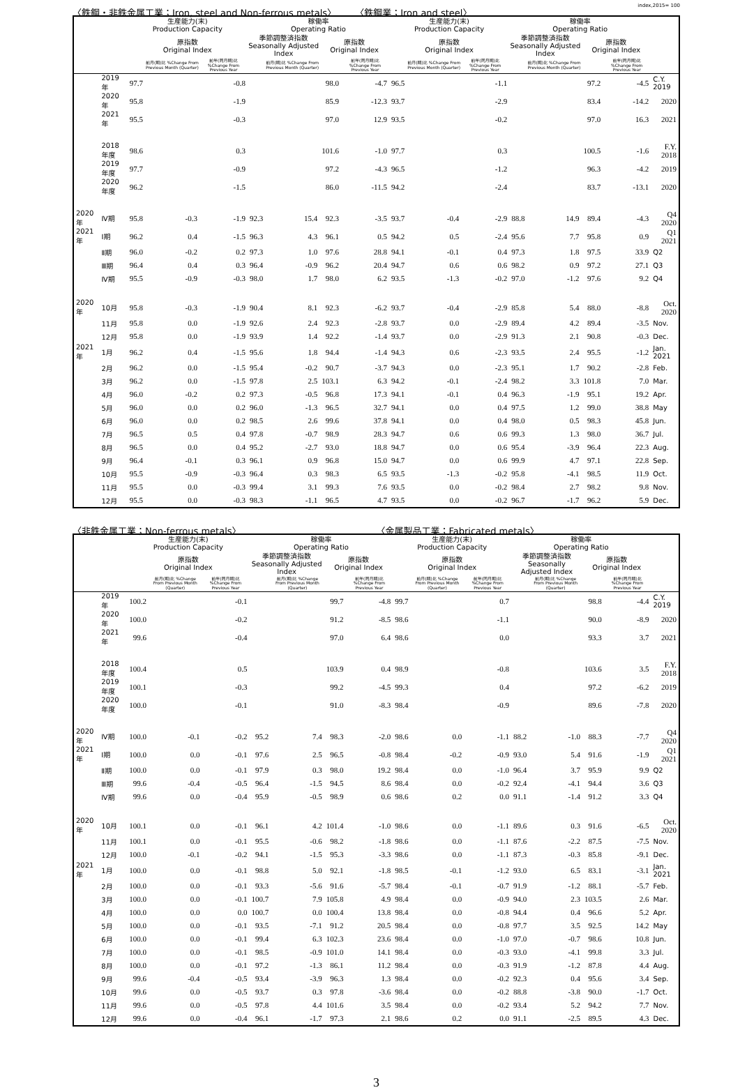〈鉄鋼・非鉄金属工業；Iron, steel and Non-ferrous metals〉 〈鉄鋼業；Iron and steel〉 index,2015= 100
| | | 生産能力(末) Production Capacity | | | 稼働率 Operating Ratio | | | | 生産能力(末) Production Capacity | | | 稼働率 Operating Ratio | | | | |
| --- | --- | --- | --- | --- | --- | --- | --- | --- | --- | --- | --- | --- | --- | --- | --- | --- |
| | | 原指数 Original Index | | | 季節調整済指数 Seasonally Adjusted Index | | 原指数 Original Index | | 原指数 Original Index | | | 季節調整済指数 Seasonally Adjusted Index | | 原指数 Original Index | | |
| | | | 前月(期)比 %Change From Previous Month (Quarter) | 前年(同月期)比 %Change From Previous Year | | 前月(期)比 %Change From Previous Month (Quarter) | | 前年(同月期)比 %Change From Previous Year | | 前月(期)比 %Change From Previous Month (Quarter) | 前年(同月期)比 %Change From Previous Year | | 前月(期)比 %Change From Previous Month (Quarter) | | 前年(同月期)比 %Change From Previous Year | |
| | 2019 年 | 97.7 | | -0.8 | | | 98.0 | -4.7 | 96.5 | | -1.1 | | | 97.2 | -4.5 | C.Y. 2019 |
| | 2020 年 | 95.8 | | -1.9 | | | 85.9 | -12.3 | 93.7 | | -2.9 | | | 83.4 | -14.2 | 2020 |
| | 2021 年 | 95.5 | | -0.3 | | | 97.0 | 12.9 | 93.5 | | -0.2 | | | 97.0 | 16.3 | 2021 |
| | 2018 年度 | 98.6 | | 0.3 | | | 101.6 | -1.0 | 97.7 | | 0.3 | | | 100.5 | -1.6 | F.Y. 2018 |
| | 2019 年度 | 97.7 | | -0.9 | | | 97.2 | -4.3 | 96.5 | | -1.2 | | | 96.3 | -4.2 | 2019 |
| | 2020 年度 | 96.2 | | -1.5 | | | 86.0 | -11.5 | 94.2 | | -2.4 | | | 83.7 | -13.1 | 2020 |
| 2020 年 | Ⅳ期 | 95.8 | -0.3 | -1.9 | 92.3 | 15.4 | 92.3 | -3.5 | 93.7 | -0.4 | -2.9 | 88.8 | 14.9 | 89.4 | -4.3 | Q4 2020 |
| 2021 年 | Ⅰ期 | 96.2 | 0.4 | -1.5 | 96.3 | 4.3 | 96.1 | 0.5 | 94.2 | 0.5 | -2.4 | 95.6 | 7.7 | 95.8 | 0.9 | Q1 2021 |
| | Ⅱ期 | 96.0 | -0.2 | 0.2 | 97.3 | 1.0 | 97.6 | 28.8 | 94.1 | -0.1 | 0.4 | 97.3 | 1.8 | 97.5 | 33.9 | Q2 |
| | Ⅲ期 | 96.4 | 0.4 | 0.3 | 96.4 | -0.9 | 96.2 | 20.4 | 94.7 | 0.6 | 0.6 | 98.2 | 0.9 | 97.2 | 27.1 | Q3 |
| | Ⅳ期 | 95.5 | -0.9 | -0.3 | 98.0 | 1.7 | 98.0 | 6.2 | 93.5 | -1.3 | -0.2 | 97.0 | -1.2 | 97.6 | 9.2 | Q4 |
| 2020 年 | 10月 | 95.8 | -0.3 | -1.9 | 90.4 | 8.1 | 92.3 | -6.2 | 93.7 | -0.4 | -2.9 | 85.8 | 5.4 | 88.0 | -8.8 | Oct. 2020 |
| | 11月 | 95.8 | 0.0 | -1.9 | 92.6 | 2.4 | 92.3 | -2.8 | 93.7 | 0.0 | -2.9 | 89.4 | 4.2 | 89.4 | -3.5 | Nov. |
| | 12月 | 95.8 | 0.0 | -1.9 | 93.9 | 1.4 | 92.2 | -1.4 | 93.7 | 0.0 | -2.9 | 91.3 | 2.1 | 90.8 | -0.3 | Dec. |
| 2021 年 | 1月 | 96.2 | 0.4 | -1.5 | 95.6 | 1.8 | 94.4 | -1.4 | 94.3 | 0.6 | -2.3 | 93.5 | 2.4 | 95.5 | -1.2 | Jan. 2021 |
| | 2月 | 96.2 | 0.0 | -1.5 | 95.4 | -0.2 | 90.7 | -3.7 | 94.3 | 0.0 | -2.3 | 95.1 | 1.7 | 90.2 | -2.8 | Feb. |
| | 3月 | 96.2 | 0.0 | -1.5 | 97.8 | 2.5 | 103.1 | 6.3 | 94.2 | -0.1 | -2.4 | 98.2 | 3.3 | 101.8 | 7.0 | Mar. |
| | 4月 | 96.0 | -0.2 | 0.2 | 97.3 | -0.5 | 96.8 | 17.3 | 94.1 | -0.1 | 0.4 | 96.3 | -1.9 | 95.1 | 19.2 | Apr. |
| | 5月 | 96.0 | 0.0 | 0.2 | 96.0 | -1.3 | 96.5 | 32.7 | 94.1 | 0.0 | 0.4 | 97.5 | 1.2 | 99.0 | 38.8 | May |
| | 6月 | 96.0 | 0.0 | 0.2 | 98.5 | 2.6 | 99.6 | 37.8 | 94.1 | 0.0 | 0.4 | 98.0 | 0.5 | 98.3 | 45.8 | Jun. |
| | 7月 | 96.5 | 0.5 | 0.4 | 97.8 | -0.7 | 98.9 | 28.3 | 94.7 | 0.6 | 0.6 | 99.3 | 1.3 | 98.0 | 36.7 | Jul. |
| | 8月 | 96.5 | 0.0 | 0.4 | 95.2 | -2.7 | 93.0 | 18.8 | 94.7 | 0.0 | 0.6 | 95.4 | -3.9 | 96.4 | 22.3 | Aug. |
| | 9月 | 96.4 | -0.1 | 0.3 | 96.1 | 0.9 | 96.8 | 15.0 | 94.7 | 0.0 | 0.6 | 99.9 | 4.7 | 97.1 | 22.8 | Sep. |
| | 10月 | 95.5 | -0.9 | -0.3 | 96.4 | 0.3 | 98.3 | 6.5 | 93.5 | -1.3 | -0.2 | 95.8 | -4.1 | 98.5 | 11.9 | Oct. |
| | 11月 | 95.5 | 0.0 | -0.3 | 99.4 | 3.1 | 99.3 | 7.6 | 93.5 | 0.0 | -0.2 | 98.4 | 2.7 | 98.2 | 9.8 | Nov. |
| | 12月 | 95.5 | 0.0 | -0.3 | 98.3 | -1.1 | 96.5 | 4.7 | 93.5 | 0.0 | -0.2 | 96.7 | -1.7 | 96.2 | 5.9 | Dec. |
〈非鉄金属工業；Non-ferrous metals〉 〈金属製品工業；Fabricated metals〉
| | | 生産能力(末) Production Capacity | | | 稼働率 Operating Ratio | | | | 生産能力(末) Production Capacity | | | 稼働率 Operating Ratio | | | | |
| --- | --- | --- | --- | --- | --- | --- | --- | --- | --- | --- | --- | --- | --- | --- | --- | --- |
| | | 原指数 Original Index | | | 季節調整済指数 Seasonally Adjusted Index | | 原指数 Original Index | | 原指数 Original Index | | | 季節調整済指数 Seasonally Adjusted Index | | 原指数 Original Index | | |
| | | | 前月(期)比 %Change From Previous Month (Quarter) | 前年(同月期)比 %Change From Previous Year | | 前月(期)比 %Change From Previous Month (Quarter) | | 前年(同月期)比 %Change From Previous Year | | 前月(期)比 %Change From Previous Month (Quarter) | 前年(同月期)比 %Change From Previous Year | | 前月(期)比 %Change From Previous Month (Quarter) | | 前年(同月期)比 %Change From Previous Year | |
| | 2019 年 | 100.2 | | -0.1 | | | 99.7 | -4.8 | 99.7 | | 0.7 | | | 98.8 | -4.4 | C.Y. 2019 |
| | 2020 年 | 100.0 | | -0.2 | | | 91.2 | -8.5 | 98.6 | | -1.1 | | | 90.0 | -8.9 | 2020 |
| | 2021 年 | 99.6 | | -0.4 | | | 97.0 | 6.4 | 98.6 | | 0.0 | | | 93.3 | 3.7 | 2021 |
| | 2018 年度 | 100.4 | | 0.5 | | | 103.9 | 0.4 | 98.9 | | -0.8 | | | 103.6 | 3.5 | F.Y. 2018 |
| | 2019 年度 | 100.1 | | -0.3 | | | 99.2 | -4.5 | 99.3 | | 0.4 | | | 97.2 | -6.2 | 2019 |
| | 2020 年度 | 100.0 | | -0.1 | | | 91.0 | -8.3 | 98.4 | | -0.9 | | | 89.6 | -7.8 | 2020 |
| 2020 年 | Ⅳ期 | 100.0 | -0.1 | -0.2 | 95.2 | 7.4 | 98.3 | -2.0 | 98.6 | 0.0 | -1.1 | 88.2 | -1.0 | 88.3 | -7.7 | Q4 2020 |
| 2021 年 | Ⅰ期 | 100.0 | 0.0 | -0.1 | 97.6 | 2.5 | 96.5 | -0.8 | 98.4 | -0.2 | -0.9 | 93.0 | 5.4 | 91.6 | -1.9 | Q1 2021 |
| | Ⅱ期 | 100.0 | 0.0 | -0.1 | 97.9 | 0.3 | 98.0 | 19.2 | 98.4 | 0.0 | -1.0 | 96.4 | 3.7 | 95.9 | 9.9 | Q2 |
| | Ⅲ期 | 99.6 | -0.4 | -0.5 | 96.4 | -1.5 | 94.5 | 8.6 | 98.4 | 0.0 | -0.2 | 92.4 | -4.1 | 94.4 | 3.6 | Q3 |
| | Ⅳ期 | 99.6 | 0.0 | -0.4 | 95.9 | -0.5 | 98.9 | 0.6 | 98.6 | 0.2 | 0.0 | 91.1 | -1.4 | 91.2 | 3.3 | Q4 |
| 2020 年 | 10月 | 100.1 | 0.0 | -0.1 | 96.1 | 4.2 | 101.4 | -1.0 | 98.6 | 0.0 | -1.1 | 89.6 | 0.3 | 91.6 | -6.5 | Oct. 2020 |
| | 11月 | 100.1 | 0.0 | -0.1 | 95.5 | -0.6 | 98.2 | -1.8 | 98.6 | 0.0 | -1.1 | 87.6 | -2.2 | 87.5 | -7.5 | Nov. |
| | 12月 | 100.0 | -0.1 | -0.2 | 94.1 | -1.5 | 95.3 | -3.3 | 98.6 | 0.0 | -1.1 | 87.3 | -0.3 | 85.8 | -9.1 | Dec. |
| 2021 年 | 1月 | 100.0 | 0.0 | -0.1 | 98.8 | 5.0 | 92.1 | -1.8 | 98.5 | -0.1 | -1.2 | 93.0 | 6.5 | 83.1 | -3.1 | Jan. 2021 |
| | 2月 | 100.0 | 0.0 | -0.1 | 93.3 | -5.6 | 91.6 | -5.7 | 98.4 | -0.1 | -0.7 | 91.9 | -1.2 | 88.1 | -5.7 | Feb. |
| | 3月 | 100.0 | 0.0 | -0.1 | 100.7 | 7.9 | 105.8 | 4.9 | 98.4 | 0.0 | -0.9 | 94.0 | 2.3 | 103.5 | 2.6 | Mar. |
| | 4月 | 100.0 | 0.0 | 0.0 | 100.7 | 0.0 | 100.4 | 13.8 | 98.4 | 0.0 | -0.8 | 94.4 | 0.4 | 96.6 | 5.2 | Apr. |
| | 5月 | 100.0 | 0.0 | -0.1 | 93.5 | -7.1 | 91.2 | 20.5 | 98.4 | 0.0 | -0.8 | 97.7 | 3.5 | 92.5 | 14.2 | May |
| | 6月 | 100.0 | 0.0 | -0.1 | 99.4 | 6.3 | 102.3 | 23.6 | 98.4 | 0.0 | -1.0 | 97.0 | -0.7 | 98.6 | 10.8 | Jun. |
| | 7月 | 100.0 | 0.0 | -0.1 | 98.5 | -0.9 | 101.0 | 14.1 | 98.4 | 0.0 | -0.3 | 93.0 | -4.1 | 99.8 | 3.3 | Jul. |
| | 8月 | 100.0 | 0.0 | -0.1 | 97.2 | -1.3 | 86.1 | 11.2 | 98.4 | 0.0 | -0.3 | 91.9 | -1.2 | 87.8 | 4.4 | Aug. |
| | 9月 | 99.6 | -0.4 | -0.5 | 93.4 | -3.9 | 96.3 | 1.3 | 98.4 | 0.0 | -0.2 | 92.3 | 0.4 | 95.6 | 3.4 | Sep. |
| | 10月 | 99.6 | 0.0 | -0.5 | 93.7 | 0.3 | 97.8 | -3.6 | 98.4 | 0.0 | -0.2 | 88.8 | -3.8 | 90.0 | -1.7 | Oct. |
| | 11月 | 99.6 | 0.0 | -0.5 | 97.8 | 4.4 | 101.6 | 3.5 | 98.4 | 0.0 | -0.2 | 93.4 | 5.2 | 94.2 | 7.7 | Nov. |
| | 12月 | 99.6 | 0.0 | -0.4 | 96.1 | -1.7 | 97.3 | 2.1 | 98.6 | 0.2 | 0.0 | 91.1 | -2.5 | 89.5 | 4.3 | Dec. |
3